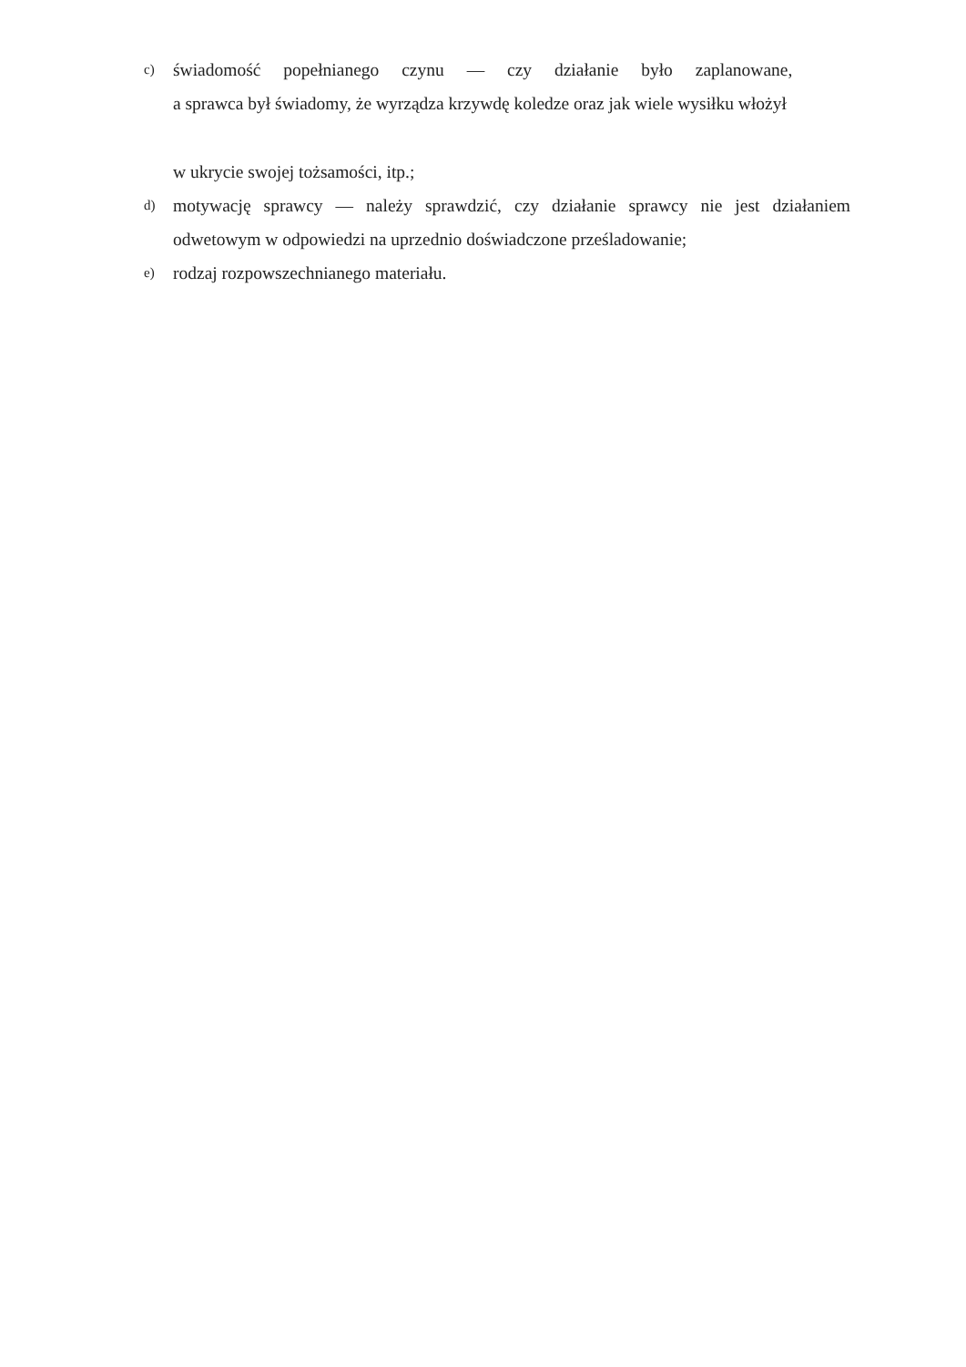c)
świadomość popełnianego czynu — czy działanie było zaplanowane,
a sprawca był świadomy, że wyrządza krzywdę koledze oraz jak wiele wysiłku włożył
w ukrycie swojej tożsamości, itp.;
d)
motywację sprawcy — należy sprawdzić, czy działanie sprawcy nie jest działaniem odwetowym w odpowiedzi na uprzednio doświadczone prześladowanie;
e)
rodzaj rozpowszechnianego materiału.